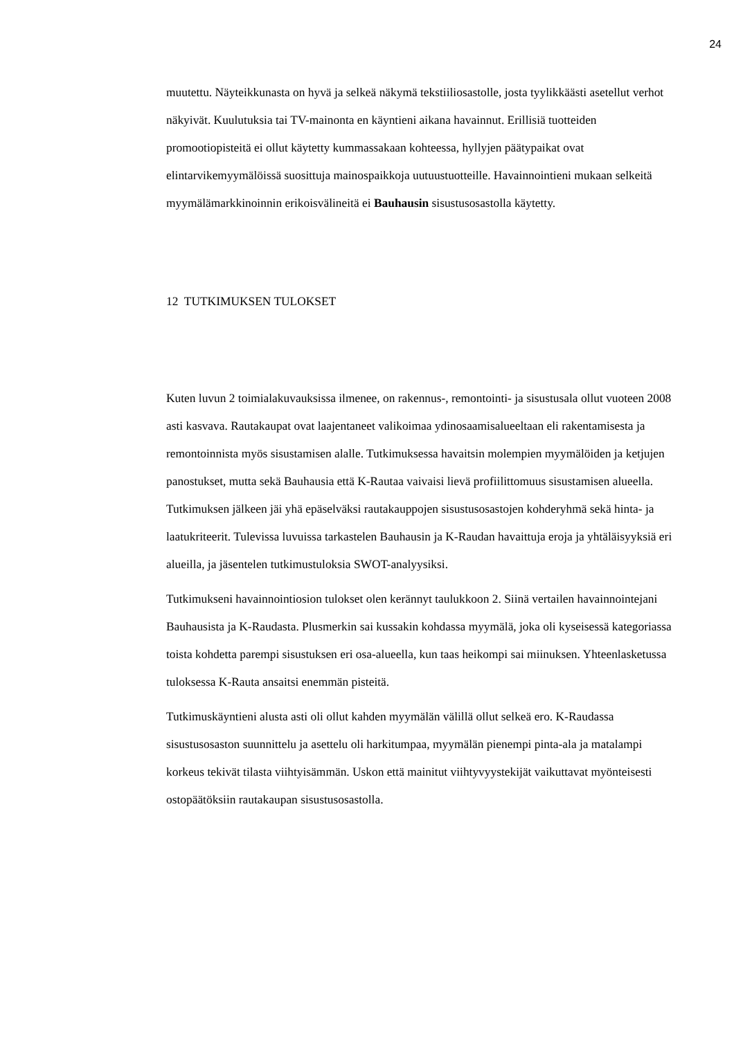24
muutettu. Näyteikkunasta on hyvä ja selkeä näkymä tekstiiliosastolle, josta tyylikkäästi asetellut verhot näkyivät. Kuulutuksia tai TV-mainonta en käyntieni aikana havainnut. Erillisiä tuotteiden promootiopisteitä ei ollut käytetty kummassakaan kohteessa, hyllyjen päätypaikat ovat elintarvikemyymälöissä suosittuja mainospaikkoja uutuustuotteille. Havainnointieni mukaan selkeitä myymälämarkkinoinnin erikoisvälineitä ei Bauhausin sisustusosastolla käytetty.
12 TUTKIMUKSEN TULOKSET
Kuten luvun 2 toimialakuvauksissa ilmenee, on rakennus-, remontointi- ja sisustusala ollut vuoteen 2008 asti kasvava. Rautakaupat ovat laajentaneet valikoimaa ydinosaamisalueeltaan eli rakentamisesta ja remontoinnista myös sisustamisen alalle. Tutkimuksessa havaitsin molempien myymälöiden ja ketjujen panostukset, mutta sekä Bauhausia että K-Rautaa vaivaisi lievä profiilittomuus sisustamisen alueella. Tutkimuksen jälkeen jäi yhä epäselväksi rautakauppojen sisustusosastojen kohderyhmä sekä hinta- ja laatukriteerit. Tulevissa luvuissa tarkastelen Bauhausin ja K-Raudan havaittuja eroja ja yhtäläisyyksiä eri alueilla, ja jäsentelen tutkimustuloksia SWOT-analyysiksi.
Tutkimukseni havainnointiosion tulokset olen kerännyt taulukkoon 2. Siinä vertailen havainnointejani Bauhausista ja K-Raudasta. Plusmerkin sai kussakin kohdassa myymälä, joka oli kyseisessä kategoriassa toista kohdetta parempi sisustuksen eri osa-alueella, kun taas heikompi sai miinuksen. Yhteenlasketussa tuloksessa K-Rauta ansaitsi enemmän pisteitä.
Tutkimuskäyntieni alusta asti oli ollut kahden myymälän välillä ollut selkeä ero. K-Raudassa sisustusosaston suunnittelu ja asettelu oli harkitumpaa, myymälän pienempi pinta-ala ja matalampi korkeus tekivät tilasta viihtyisämmän. Uskon että mainitut viihtyvyystekijät vaikuttavat myönteisesti ostopäätöksiin rautakaupan sisustusosastolla.